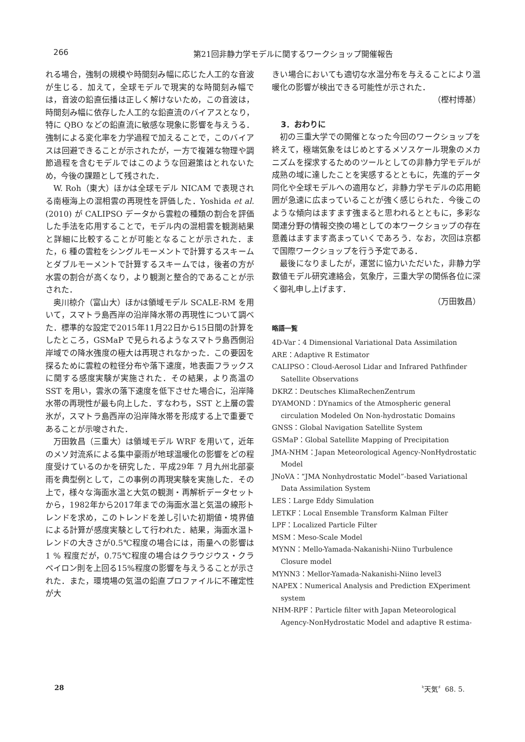266
第21回非静力学モデルに関するワークショップ開催報告
れる場合，強制の規模や時間刻み幅に応じた人工的な音波が生じる．加えて，全球モデルで現実的な時間刻み幅では，音波の鉛直伝播は正しく解けないため，この音波は，時間刻み幅に依存した人工的な鉛直流のバイアスとなり，特に QBO などの鉛直流に敏感な現象に影響を与えうる．強制による変化率を力学過程で加えることで，このバイアスは回避できることが示されたが，一方で複雑な物理や調節過程を含むモデルではこのような回避策はとれないため，今後の課題として残された．
W. Roh（東大）ほかは全球モデル NICAM で表現される南極海上の混相雲の再現性を評価した．Yoshida et al.(2010) が CALIPSO データから雲粒の種類の割合を評価した手法を応用することで，モデル内の混相雲を観測結果と詳細に比較することが可能となることが示された．また，6 種の雲粒をシングルモーメントで計算するスキームとダブルモーメントで計算するスキームでは，後者の方が水雲の割合が高くなり，より観測と整合的であることが示された．
奥川椋介（富山大）ほかは領域モデル SCALE-RM を用いて，スマトラ島西岸の沿岸降水帯の再現性について調べた．標準的な設定で2015年11月22日から15日間の計算をしたところ，GSMaP で見られるようなスマトラ島西側沿岸域での降水強度の極大は再現されなかった．この要因を探るために雲粒の粒径分布や落下速度，地表面フラックスに関する感度実験が実施された．その結果，より高温の SST を用い，雲氷の落下速度を低下させた場合に，沿岸降水帯の再現性が最も向上した．すなわち，SST と上層の雲氷が，スマトラ島西岸の沿岸降水帯を形成する上で重要であることが示唆された．
万田敦昌（三重大）は領域モデル WRF を用いて，近年のメソ対流系による集中豪雨が地球温暖化の影響をどの程度受けているのかを研究した．平成29年 7 月九州北部豪雨を典型例として，この事例の再現実験を実施した．その上で，様々な海面水温と大気の観測・再解析データセットから，1982年から2017年までの海面水温と気温の線形トレンドを求め，このトレンドを差し引いた初期値・境界値による計算が感度実験として行われた．結果，海面水温トレンドの大きさが0.5℃程度の場合には，雨量への影響は 1 % 程度だが，0.75℃程度の場合はクラウジウス・クラペイロン則を上回る15%程度の影響を与えうることが示された．また，環境場の気温の鉛直プロファイルに不確定性が大
きい場合においても適切な水温分布を与えることにより温暖化の影響が検出できる可能性が示された．
（樫村博基）
3．おわりに
初の三重大学での開催となった今回のワークショップを終えて，極端気象をはじめとするメソスケール現象のメカニズムを探求するためのツールとしての非静力学モデルが成熟の域に達したことを実感するとともに，先進的データ同化や全球モデルへの適用など，非静力学モデルの応用範囲が急速に広まっていることが強く感じられた．今後このような傾向はますます強まると思われるとともに，多彩な関連分野の情報交換の場としての本ワークショップの存在意義はますます高まっていくであろう．なお，次回は京都で国際ワークショップを行う予定である．
最後になりましたが，運営に協力いただいた，非静力学数値モデル研究連絡会，気象庁，三重大学の関係各位に深く御礼申し上げます．
（万田敦昌）
略語一覧
4D-Var：4 Dimensional Variational Data Assimilation
ARE：Adaptive R Estimator
CALIPSO：Cloud-Aerosol Lidar and Infrared Pathfinder Satellite Observations
DKRZ：Deutsches KlimaRechenZentrum
DYAMOND：DYnamics of the Atmospheric general circulation Modeled On Non-hydrostatic Domains
GNSS：Global Navigation Satellite System
GSMaP：Global Satellite Mapping of Precipitation
JMA-NHM：Japan Meteorological Agency-NonHydrostatic Model
JNoVA：“JMA Nonhydrostatic Model”-based Variational Data Assimilation System
LES：Large Eddy Simulation
LETKF：Local Ensemble Transform Kalman Filter
LPF：Localized Particle Filter
MSM：Meso-Scale Model
MYNN：Mello-Yamada-Nakanishi-Niino Turbulence Closure model
MYNN3：Mellor-Yamada-Nakanishi-Niino level3
NAPEX：Numerical Analysis and Prediction EXperiment system
NHM-RPF：Particle filter with Japan Meteorological Agency-NonHydrostatic Model and adaptive R estima-
28 〝天気〞68. 5.